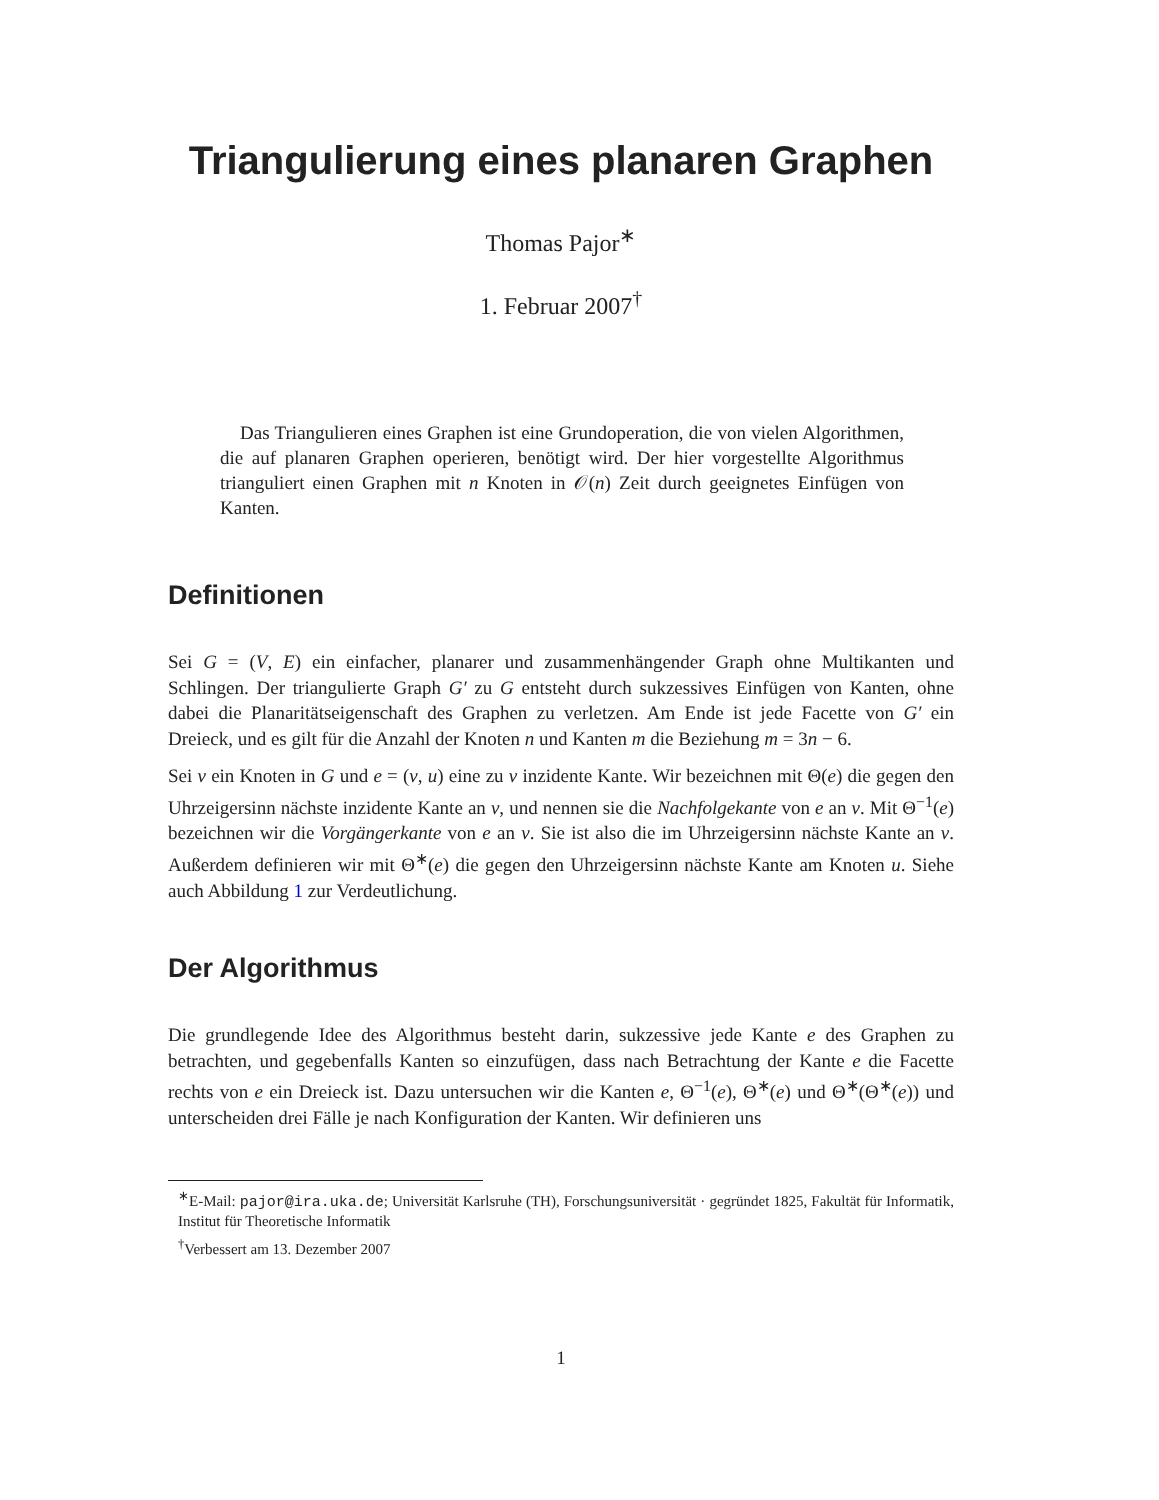Triangulierung eines planaren Graphen
Thomas Pajor<sup>∗</sup>
1. Februar 2007<sup>†</sup>
Das Triangulieren eines Graphen ist eine Grundoperation, die von vielen Algorithmen, die auf planaren Graphen operieren, benötigt wird. Der hier vorgestellte Algorithmus trianguliert einen Graphen mit n Knoten in 𝒪(n) Zeit durch geeignetes Einfügen von Kanten.
Definitionen
Sei G = (V, E) ein einfacher, planarer und zusammenhängender Graph ohne Multikanten und Schlingen. Der triangulierte Graph G′ zu G entsteht durch sukzessives Einfügen von Kanten, ohne dabei die Planaritätseigenschaft des Graphen zu verletzen. Am Ende ist jede Facette von G′ ein Dreieck, und es gilt für die Anzahl der Knoten n und Kanten m die Beziehung m = 3n − 6.
Sei v ein Knoten in G und e = (v, u) eine zu v inzidente Kante. Wir bezeichnen mit Θ(e) die gegen den Uhrzeigersinn nächste inzidente Kante an v, und nennen sie die Nachfolgekante von e an v. Mit Θ<sup>−1</sup>(e) bezeichnen wir die Vorgängerkante von e an v. Sie ist also die im Uhrzeigersinn nächste Kante an v. Außerdem definieren wir mit Θ<sup>∗</sup>(e) die gegen den Uhrzeigersinn nächste Kante am Knoten u. Siehe auch Abbildung 1 zur Verdeutlichung.
Der Algorithmus
Die grundlegende Idee des Algorithmus besteht darin, sukzessive jede Kante e des Graphen zu betrachten, und gegebenfalls Kanten so einzufügen, dass nach Betrachtung der Kante e die Facette rechts von e ein Dreieck ist. Dazu untersuchen wir die Kanten e, Θ<sup>−1</sup>(e), Θ<sup>∗</sup>(e) und Θ<sup>∗</sup>(Θ<sup>∗</sup>(e)) und unterscheiden drei Fälle je nach Konfiguration der Kanten. Wir definieren uns
<sup>∗</sup>E-Mail: pajor@ira.uka.de; Universität Karlsruhe (TH), Forschungsuniversität · gegründet 1825, Fakultät für Informatik, Institut für Theoretische Informatik
<sup>†</sup> Verbessert am 13. Dezember 2007
1